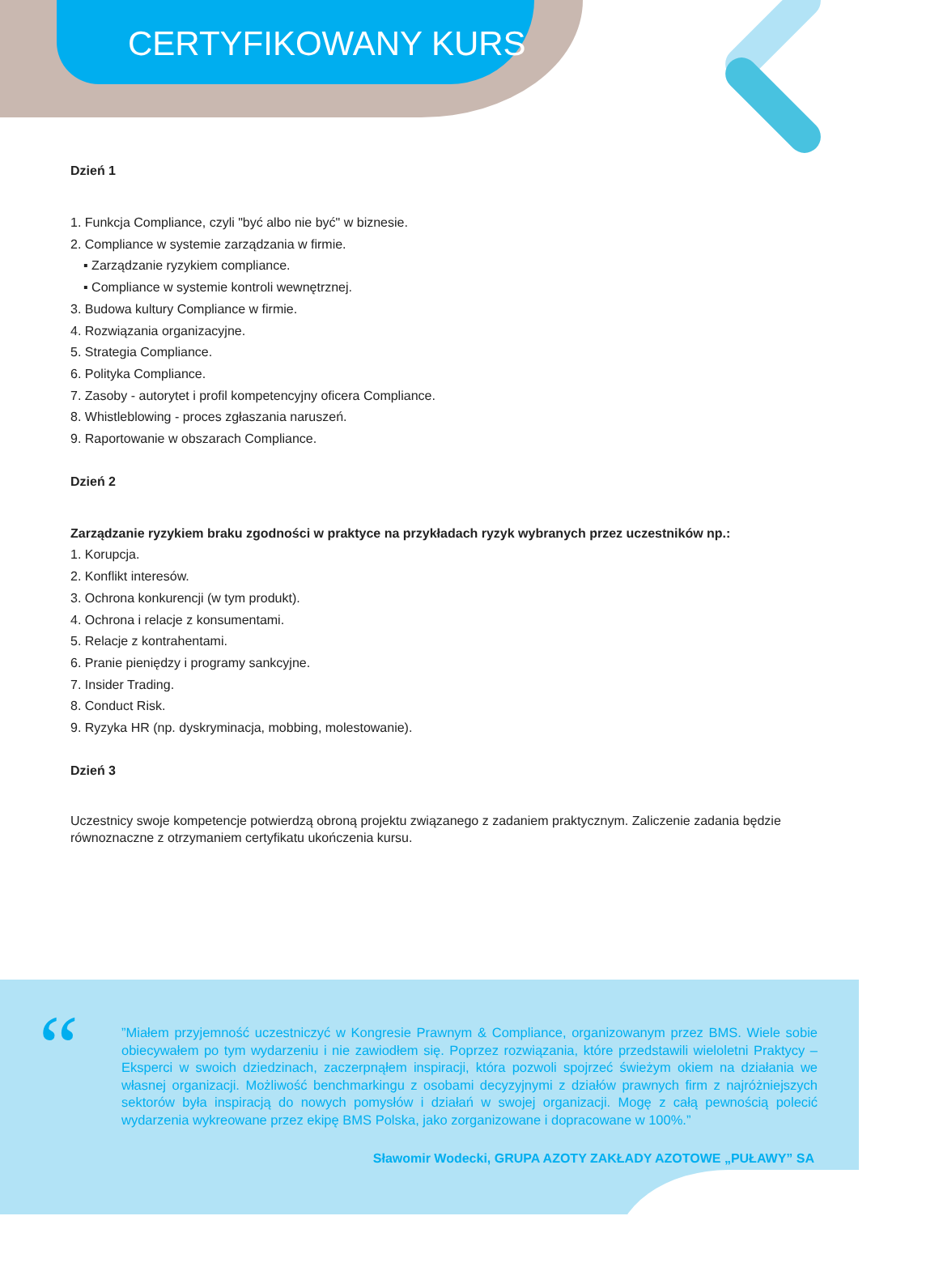CERTYFIKOWANY KURS
Dzień 1
1. Funkcja Compliance, czyli "być albo nie być" w biznesie.
2. Compliance w systemie zarządzania w firmie.
▪ Zarządzanie ryzykiem compliance.
▪ Compliance w systemie kontroli wewnętrznej.
3. Budowa kultury Compliance w firmie.
4. Rozwiązania organizacyjne.
5. Strategia Compliance.
6. Polityka Compliance.
7. Zasoby - autorytet i profil kompetencyjny oficera Compliance.
8. Whistleblowing - proces zgłaszania naruszeń.
9. Raportowanie w obszarach Compliance.
Dzień 2
Zarządzanie ryzykiem braku zgodności w praktyce na przykładach ryzyk wybranych przez uczestników np.:
1. Korupcja.
2. Konflikt interesów.
3. Ochrona konkurencji (w tym produkt).
4. Ochrona i relacje z konsumentami.
5. Relacje z kontrahentami.
6. Pranie pieniędzy i programy sankcyjne.
7. Insider Trading.
8. Conduct Risk.
9. Ryzyka HR (np. dyskryminacja, mobbing, molestowanie).
Dzień 3
Uczestnicy swoje kompetencje potwierdzą obroną projektu związanego z zadaniem praktycznym. Zaliczenie zadania będzie równoznaczne z otrzymaniem certyfikatu ukończenia kursu.
“
”Miałem przyjemność uczestniczyć w Kongresie Prawnym & Compliance, organizowanym przez BMS. Wiele sobie obiecywałem po tym wydarzeniu i nie zawiodłem się. Poprzez rozwiązania, które przedstawili wieloletni Praktycy – Eksperci w swoich dziedzinach, zaczerpnąłem inspiracji, która pozwoli spojrzeć świeżym okiem na działania we własnej organizacji. Możliwość benchmarkingu z osobami decyzyjnymi z działów prawnych firm z najróżniejszych sektorów była inspiracją do nowych pomysłów i działań w swojej organizacji. Mogę z całą pewnością polecić wydarzenia wykreowane przez ekipę BMS Polska, jako zorganizowane i dopracowane w 100%.”
Sławomir Wodecki, GRUPA AZOTY ZAKŁADY AZOTOWE „PUŁAWY” SA